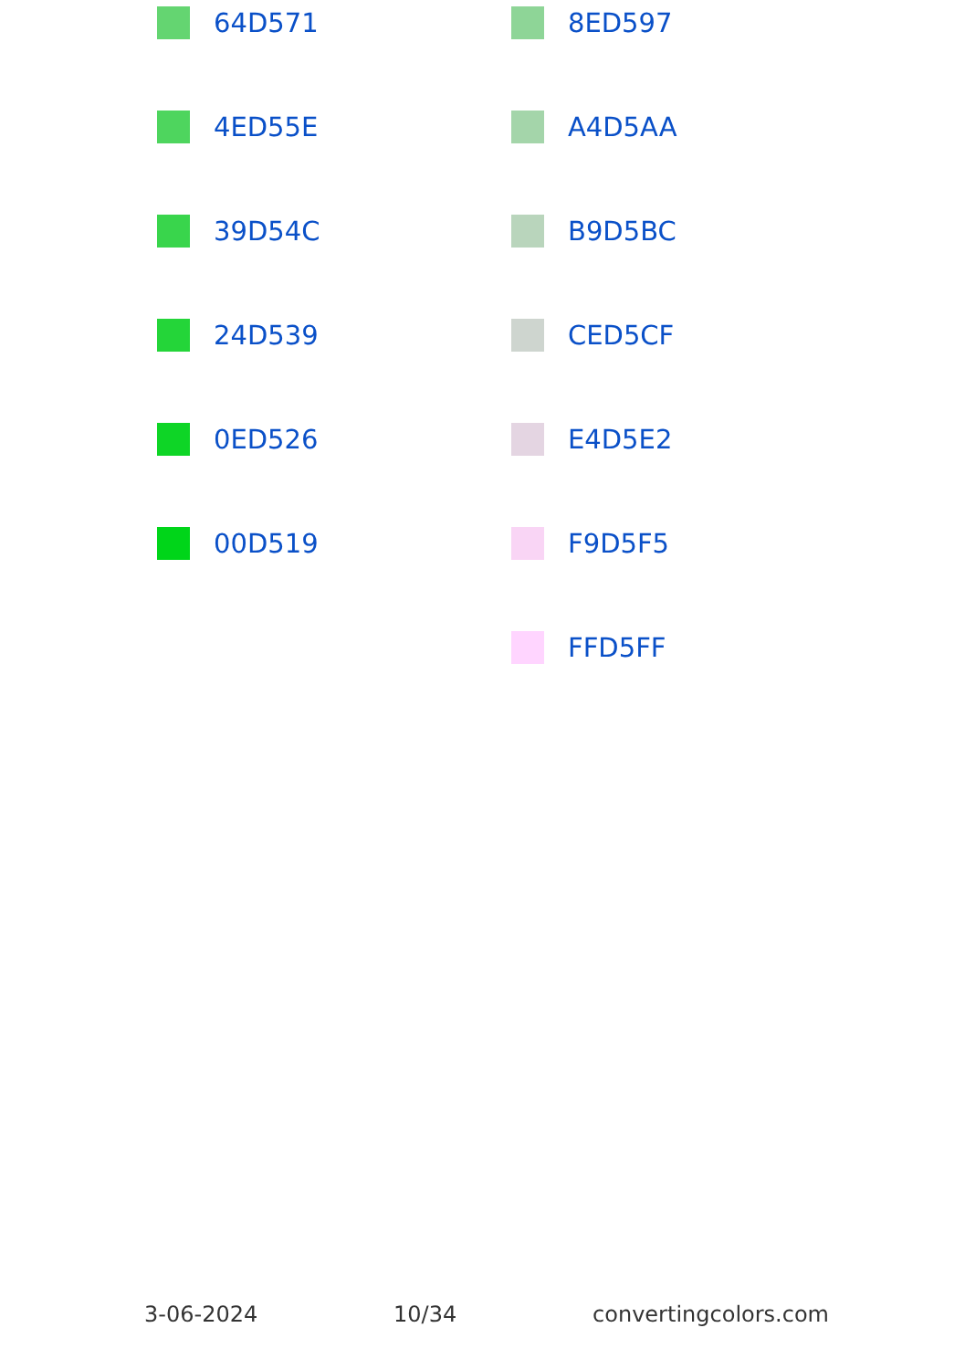64D571
4ED55E
39D54C
24D539
0ED526
00D519
8ED597
A4D5AA
B9D5BC
CED5CF
E4D5E2
F9D5F5
FFD5FF
3-06-2024 10/34 convertingcolors.com